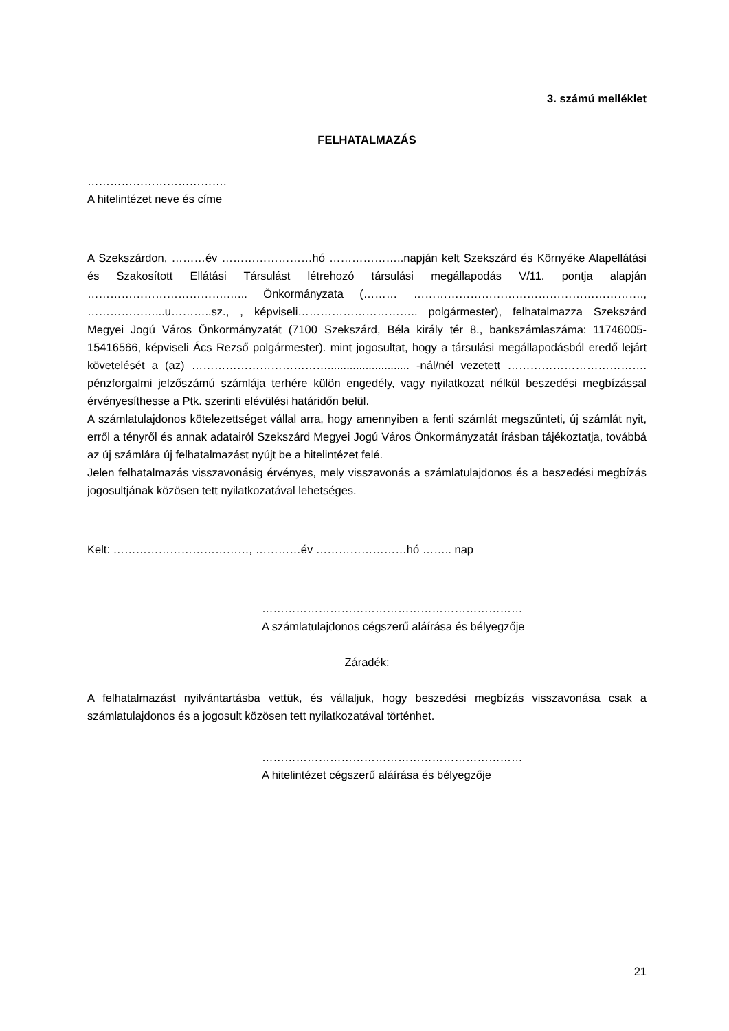3. számú melléklet
FELHATALMAZÁS
……………………………….
A hitelintézet neve és címe
A Szekszárdon, ………év ……………………hó ………………..napján kelt Szekszárd és Környéke Alapellátási és Szakosított Ellátási Társulást létrehozó társulási megállapodás V/11. pontja alapján ……………………………….…... Önkormányzata (……… ……………………………………………………., ………………...u………..sz., , képviseli………………………….. polgármester), felhatalmazza Szekszárd Megyei Jogú Város Önkormányzatát (7100 Szekszárd, Béla király tér 8., bankszámlaszáma: 11746005-15416566, képviseli Ács Rezső polgármester). mint jogosultat, hogy a társulási megállapodásból eredő lejárt követelését a (az) ……………………………….......................... -nál/nél vezetett ………………………………. pénzforgalmi jelzőszámú számlája terhére külön engedély, vagy nyilatkozat nélkül beszedési megbízással érvényesíthesse a Ptk. szerinti elévülési határidőn belül.
A számlatulajdonos kötelezettséget vállal arra, hogy amennyiben a fenti számlát megszűnteti, új számlát nyit, erről a tényről és annak adatairól Szekszárd Megyei Jogú Város Önkormányzatát írásban tájékoztatja, továbbá az új számlára új felhatalmazást nyújt be a hitelintézet felé.
Jelen felhatalmazás visszavonásig érvényes, mely visszavonás a számlatulajdonos és a beszedési megbízás jogosultjának közösen tett nyilatkozatával lehetséges.
Kelt: ………………………………, …………év ……………………hó …….. nap
……………………………………………………………
A számlatulajdonos cégszerű aláírása és bélyegzője
Záradék:
A felhatalmazást nyilvántartásba vettük, és vállaljuk, hogy beszedési megbízás visszavonása csak a számlatulajdonos és a jogosult közösen tett nyilatkozatával történhet.
……………………………………………………………
A hitelintézet cégszerű aláírása és bélyegzője
21